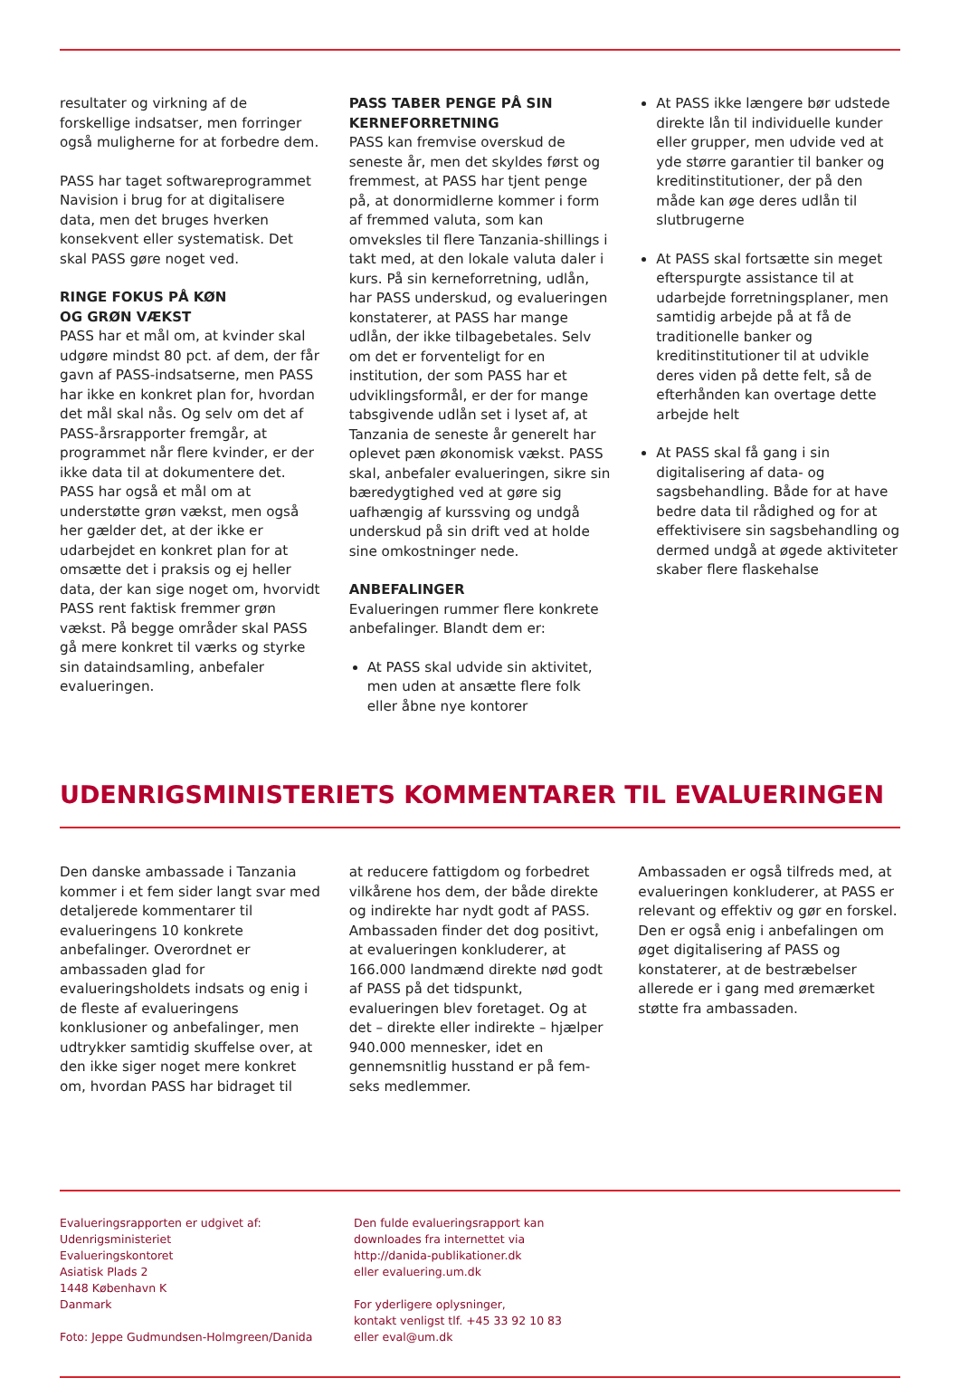resultater og virkning af de forskellige indsatser, men forringer også muligherne for at forbedre dem.
PASS har taget softwareprogrammet Navision i brug for at digitalisere data, men det bruges hverken konsekvent eller systematisk. Det skal PASS gøre noget ved.
RINGE FOKUS PÅ KØN
OG GRØN VÆKST
PASS har et mål om, at kvinder skal udgøre mindst 80 pct. af dem, der får gavn af PASS-indsatserne, men PASS har ikke en konkret plan for, hvordan det mål skal nås. Og selv om det af PASS-årsrapporter fremgår, at programmet når flere kvinder, er der ikke data til at dokumentere det. PASS har også et mål om at understøtte grøn vækst, men også her gælder det, at der ikke er udarbejdet en konkret plan for at omsætte det i praksis og ej heller data, der kan sige noget om, hvorvidt PASS rent faktisk fremmer grøn vækst. På begge områder skal PASS gå mere konkret til værks og styrke sin dataindsamling, anbefaler evalueringen.
PASS TABER PENGE PÅ SIN KERNEFORRETNING
PASS kan fremvise overskud de seneste år, men det skyldes først og fremmest, at PASS har tjent penge på, at donormidlerne kommer i form af fremmed valuta, som kan omveksles til flere Tanzania-shillings i takt med, at den lokale valuta daler i kurs. På sin kerneforretning, udlån, har PASS underskud, og evalueringen konstaterer, at PASS har mange udlån, der ikke tilbagebetales. Selv om det er forventeligt for en institution, der som PASS har et udviklingsformål, er der for mange tabsgivende udlån set i lyset af, at Tanzania de seneste år generelt har oplevet pæn økonomisk vækst. PASS skal, anbefaler evalueringen, sikre sin bæredygtighed ved at gøre sig uafhængig af kurssving og undgå underskud på sin drift ved at holde sine omkostninger nede.
ANBEFALINGER
Evalueringen rummer flere konkrete anbefalinger. Blandt dem er:
At PASS skal udvide sin aktivitet, men uden at ansætte flere folk eller åbne nye kontorer
At PASS ikke længere bør udstede direkte lån til individuelle kunder eller grupper, men udvide ved at yde større garantier til banker og kreditinstitutioner, der på den måde kan øge deres udlån til slutbrugerne
At PASS skal fortsætte sin meget efterspurgte assistance til at udarbejde forretningsplaner, men samtidig arbejde på at få de traditionelle banker og kreditinstitutioner til at udvikle deres viden på dette felt, så de efterhånden kan overtage dette arbejde helt
At PASS skal få gang i sin digitalisering af data- og sagsbehandling. Både for at have bedre data til rådighed og for at effektivisere sin sagsbehandling og dermed undgå at øgede aktiviteter skaber flere flaskehalse
UDENRIGSMINISTERIETS KOMMENTARER TIL EVALUERINGEN
Den danske ambassade i Tanzania kommer i et fem sider langt svar med detaljerede kommentarer til evalueringens 10 konkrete anbefalinger. Overordnet er ambassaden glad for evalueringsholdets indsats og enig i de fleste af evalueringens konklusioner og anbefalinger, men udtrykker samtidig skuffelse over, at den ikke siger noget mere konkret om, hvordan PASS har bidraget til
at reducere fattigdom og forbedret vilkårene hos dem, der både direkte og indirekte har nydt godt af PASS. Ambassaden finder det dog positivt, at evalueringen konkluderer, at 166.000 landmænd direkte nød godt af PASS på det tidspunkt, evalueringen blev foretaget. Og at det – direkte eller indirekte – hjælper 940.000 mennesker, idet en gennemsnitlig husstand er på fem-seks medlemmer.
Ambassaden er også tilfreds med, at evalueringen konkluderer, at PASS er relevant og effektiv og gør en forskel. Den er også enig i anbefalingen om øget digitalisering af PASS og konstaterer, at de bestræbelser allerede er i gang med øremærket støtte fra ambassaden.
Evalueringsrapporten er udgivet af:
Udenrigsministeriet
Evalueringskontoret
Asiatisk Plads 2
1448 København K
Danmark
Foto: Jeppe Gudmundsen-Holmgreen/Danida
Den fulde evalueringsrapport kan
downloades fra internettet via
http://danida-publikationer.dk
eller evaluering.um.dk
For yderligere oplysninger,
kontakt venligst tlf. +45 33 92 10 83
eller eval@um.dk